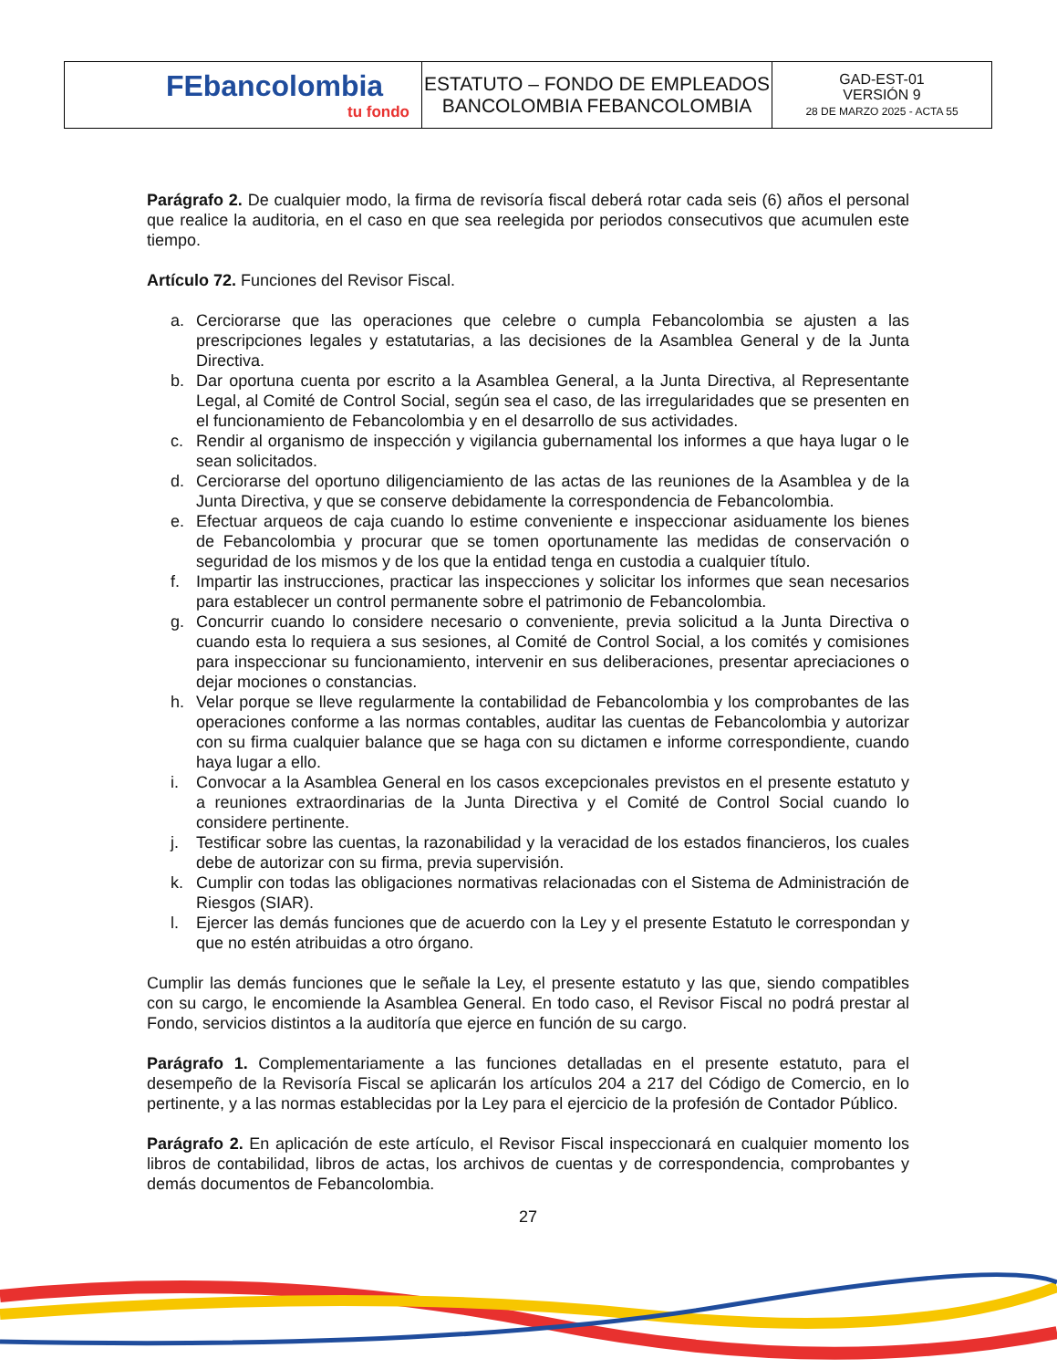| FEbancolombia tu fondo | ESTATUTO – FONDO DE EMPLEADOS BANCOLOMBIA FEBANCOLOMBIA | GAD-EST-01 VERSIÓN 9 28 DE MARZO 2025 - ACTA 55 |
Parágrafo 2. De cualquier modo, la firma de revisoría fiscal deberá rotar cada seis (6) años el personal que realice la auditoria, en el caso en que sea reelegida por periodos consecutivos que acumulen este tiempo.
Artículo 72. Funciones del Revisor Fiscal.
a. Cerciorarse que las operaciones que celebre o cumpla Febancolombia se ajusten a las prescripciones legales y estatutarias, a las decisiones de la Asamblea General y de la Junta Directiva.
b. Dar oportuna cuenta por escrito a la Asamblea General, a la Junta Directiva, al Representante Legal, al Comité de Control Social, según sea el caso, de las irregularidades que se presenten en el funcionamiento de Febancolombia y en el desarrollo de sus actividades.
c. Rendir al organismo de inspección y vigilancia gubernamental los informes a que haya lugar o le sean solicitados.
d. Cerciorarse del oportuno diligenciamiento de las actas de las reuniones de la Asamblea y de la Junta Directiva, y que se conserve debidamente la correspondencia de Febancolombia.
e. Efectuar arqueos de caja cuando lo estime conveniente e inspeccionar asiduamente los bienes de Febancolombia y procurar que se tomen oportunamente las medidas de conservación o seguridad de los mismos y de los que la entidad tenga en custodia a cualquier título.
f. Impartir las instrucciones, practicar las inspecciones y solicitar los informes que sean necesarios para establecer un control permanente sobre el patrimonio de Febancolombia.
g. Concurrir cuando lo considere necesario o conveniente, previa solicitud a la Junta Directiva o cuando esta lo requiera a sus sesiones, al Comité de Control Social, a los comités y comisiones para inspeccionar su funcionamiento, intervenir en sus deliberaciones, presentar apreciaciones o dejar mociones o constancias.
h. Velar porque se lleve regularmente la contabilidad de Febancolombia y los comprobantes de las operaciones conforme a las normas contables, auditar las cuentas de Febancolombia y autorizar con su firma cualquier balance que se haga con su dictamen e informe correspondiente, cuando haya lugar a ello.
i. Convocar a la Asamblea General en los casos excepcionales previstos en el presente estatuto y a reuniones extraordinarias de la Junta Directiva y el Comité de Control Social cuando lo considere pertinente.
j. Testificar sobre las cuentas, la razonabilidad y la veracidad de los estados financieros, los cuales debe de autorizar con su firma, previa supervisión.
k. Cumplir con todas las obligaciones normativas relacionadas con el Sistema de Administración de Riesgos (SIAR).
l. Ejercer las demás funciones que de acuerdo con la Ley y el presente Estatuto le correspondan y que no estén atribuidas a otro órgano.
Cumplir las demás funciones que le señale la Ley, el presente estatuto y las que, siendo compatibles con su cargo, le encomiende la Asamblea General. En todo caso, el Revisor Fiscal no podrá prestar al Fondo, servicios distintos a la auditoría que ejerce en función de su cargo.
Parágrafo 1. Complementariamente a las funciones detalladas en el presente estatuto, para el desempeño de la Revisoría Fiscal se aplicarán los artículos 204 a 217 del Código de Comercio, en lo pertinente, y a las normas establecidas por la Ley para el ejercicio de la profesión de Contador Público.
Parágrafo 2. En aplicación de este artículo, el Revisor Fiscal inspeccionará en cualquier momento los libros de contabilidad, libros de actas, los archivos de cuentas y de correspondencia, comprobantes y demás documentos de Febancolombia.
27